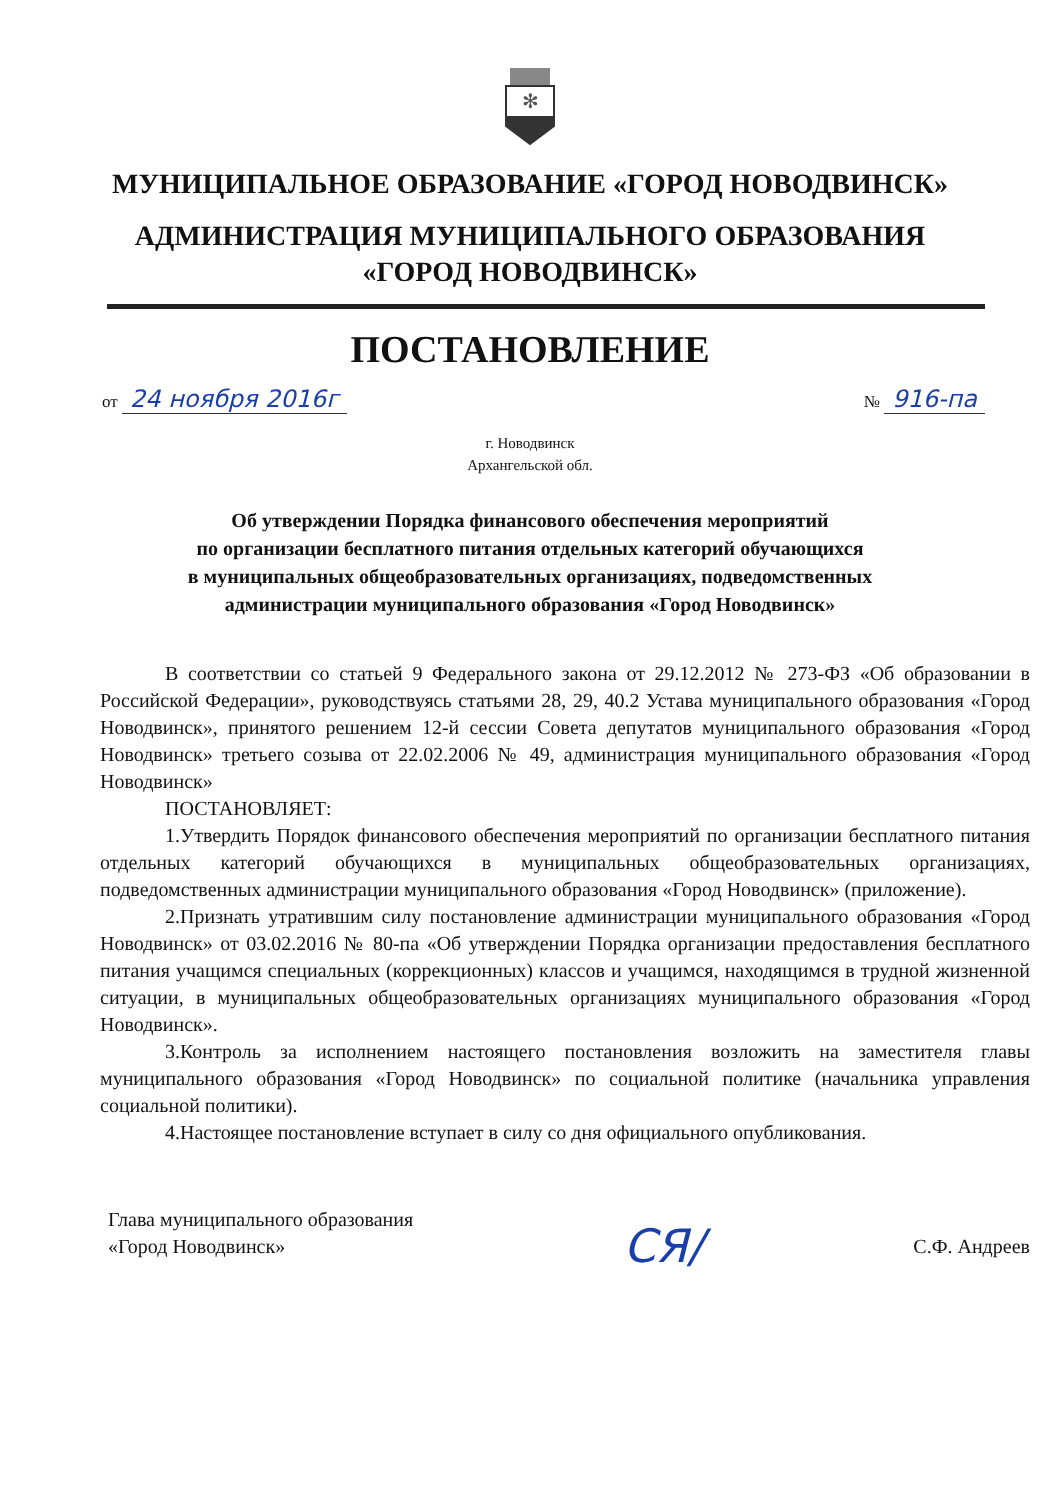✻
МУНИЦИПАЛЬНОЕ ОБРАЗОВАНИЕ «ГОРОД НОВОДВИНСК»
АДМИНИСТРАЦИЯ МУНИЦИПАЛЬНОГО ОБРАЗОВАНИЯ
«ГОРОД НОВОДВИНСК»
ПОСТАНОВЛЕНИЕ
от 24 ноября 2016г
№ 916-па
г. Новодвинск
Архангельской обл.
Об утверждении Порядка финансового обеспечения мероприятий
по организации бесплатного питания отдельных категорий обучающихся
в муниципальных общеобразовательных организациях, подведомственных
администрации муниципального образования «Город Новодвинск»
В соответствии со статьей 9 Федерального закона от 29.12.2012 № 273-ФЗ «Об образовании в Российской Федерации», руководствуясь статьями 28, 29, 40.2 Устава муниципального образования «Город Новодвинск», принятого решением 12-й сессии Совета депутатов муниципального образования «Город Новодвинск» третьего созыва от 22.02.2006 № 49, администрация муниципального образования «Город Новодвинск»
ПОСТАНОВЛЯЕТ:
1.Утвердить Порядок финансового обеспечения мероприятий по организации бесплатного питания отдельных категорий обучающихся в муниципальных общеобразовательных организациях, подведомственных администрации муниципального образования «Город Новодвинск» (приложение).
2.Признать утратившим силу постановление администрации муниципального образования «Город Новодвинск» от 03.02.2016 № 80-па «Об утверждении Порядка организации предоставления бесплатного питания учащимся специальных (коррекционных) классов и учащимся, находящимся в трудной жизненной ситуации, в муниципальных общеобразовательных организациях муниципального образования «Город Новодвинск».
3.Контроль за исполнением настоящего постановления возложить на заместителя главы муниципального образования «Город Новодвинск» по социальной политике (начальника управления социальной политики).
4.Настоящее постановление вступает в силу со дня официального опубликования.
Глава муниципального образования
«Город Новодвинск»
СЯ/
С.Ф. Андреев